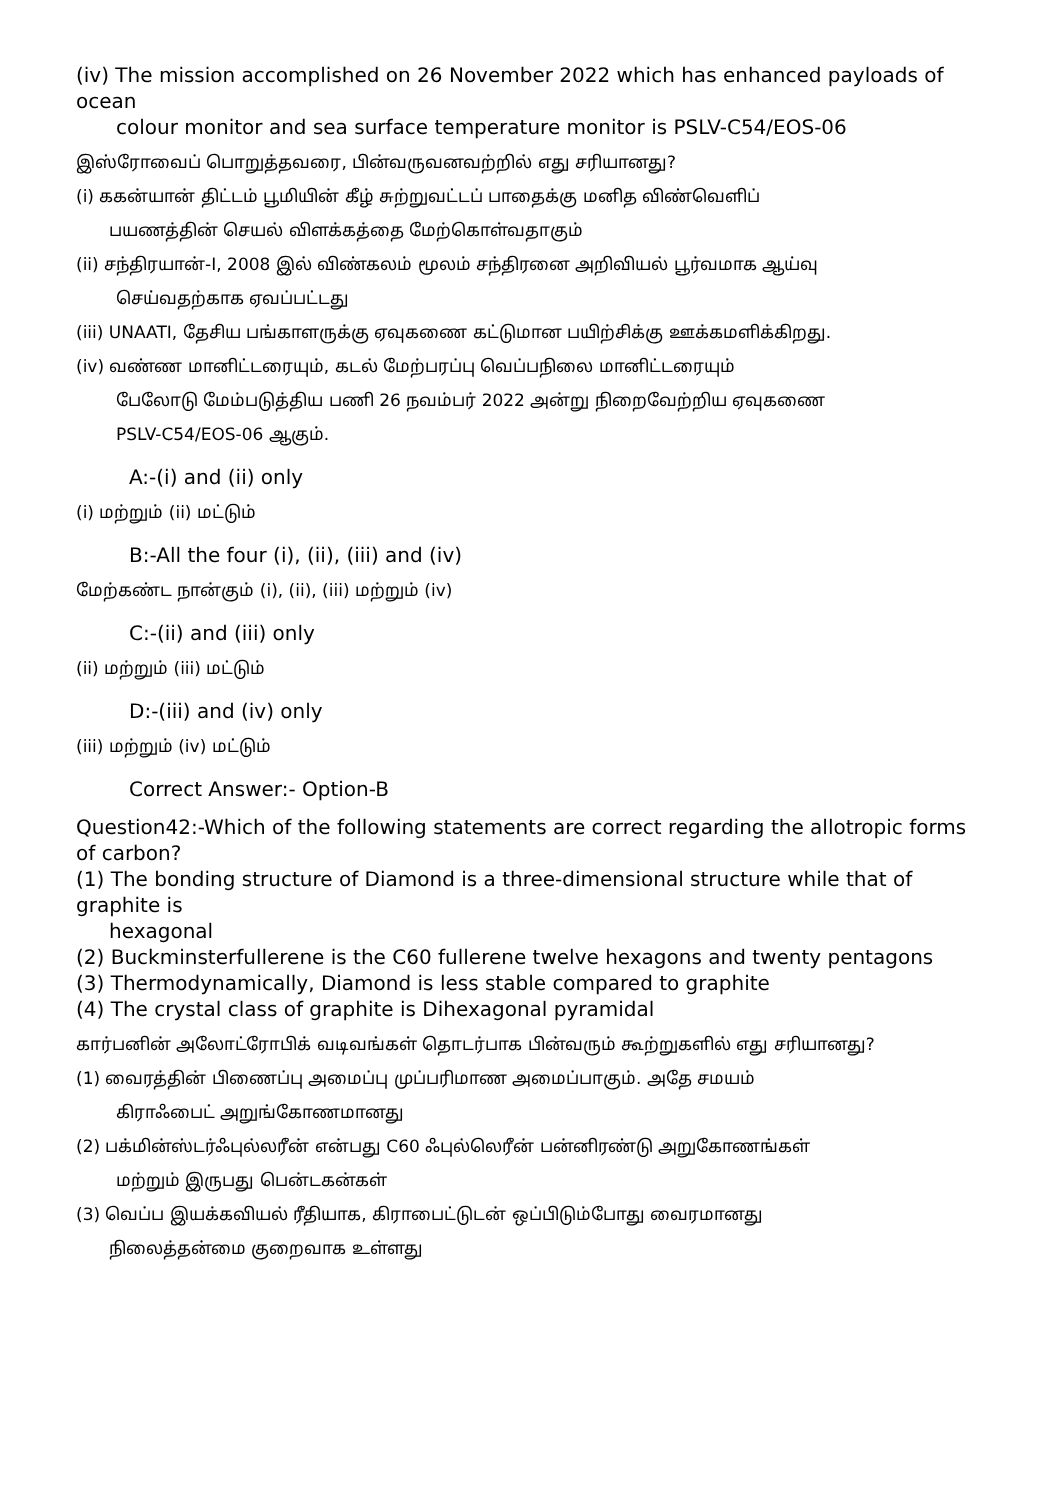(iv) The mission accomplished on 26 November 2022 which has enhanced payloads of ocean
colour monitor and sea surface temperature monitor is PSLV-C54/EOS-06
இஸ்ரோவைப் பொறுத்தவரை, பின்வருவனவற்றில் எது சரியானது?
(i) ககன்யான் திட்டம் பூமியின் கீழ் சுற்றுவட்டப் பாதைக்கு மனித விண்வெளிப்
பயணத்தின் செயல் விளக்கத்தை மேற்கொள்வதாகும்
(ii) சந்திரயான்-I, 2008 இல் விண்கலம் மூலம் சந்திரனை அறிவியல் பூர்வமாக ஆய்வு
செய்வதற்காக ஏவப்பட்டது
(iii) UNAATI, தேசிய பங்காளருக்கு ஏவுகணை கட்டுமான பயிற்சிக்கு ஊக்கமளிக்கிறது.
(iv) வண்ண மானிட்டரையும், கடல் மேற்பரப்பு வெப்பநிலை மானிட்டரையும்
பேலோடு மேம்படுத்திய பணி 26 நவம்பர் 2022 அன்று நிறைவேற்றிய ஏவுகணை
PSLV-C54/EOS-06 ஆகும்.
A:-(i) and (ii) only
(i) மற்றும் (ii) மட்டும்
B:-All the four (i), (ii), (iii) and (iv)
மேற்கண்ட நான்கும் (i), (ii), (iii) மற்றும் (iv)
C:-(ii) and (iii) only
(ii) மற்றும் (iii) மட்டும்
D:-(iii) and (iv) only
(iii) மற்றும் (iv) மட்டும்
Correct Answer:- Option-B
Question42:-Which of the following statements are correct regarding the allotropic forms of carbon?
(1) The bonding structure of Diamond is a three-dimensional structure while that of graphite is
hexagonal
(2) Buckminsterfullerene is the C60 fullerene twelve hexagons and twenty pentagons
(3) Thermodynamically, Diamond is less stable compared to graphite
(4) The crystal class of graphite is Dihexagonal pyramidal
கார்பனின் அலோட்ரோபிக் வடிவங்கள் தொடர்பாக பின்வரும் கூற்றுகளில் எது சரியானது?
(1) வைரத்தின் பிணைப்பு அமைப்பு முப்பரிமாண அமைப்பாகும். அதே சமயம்
கிராஃபைட் அறுங்கோணமானது
(2) பக்மின்ஸ்டர்ஃபுல்லரீன் என்பது C60 ஃபுல்லெரீன் பன்னிரண்டு அறுகோணங்கள்
மற்றும் இருபது பென்டகன்கள்
(3) வெப்ப இயக்கவியல் ரீதியாக, கிராபைட்டுடன் ஒப்பிடும்போது வைரமானது
நிலைத்தன்மை குறைவாக உள்ளது